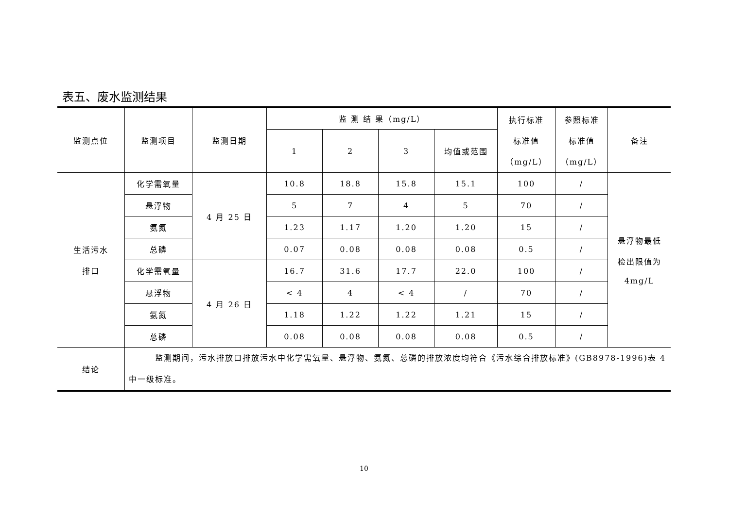表五、废水监测结果
| 监测点位 | 监测项目 | 监测日期 | 监 测 结 果（mg/L） | | | | 执行标准 标准值 （mg/L） | 参照标准 标准值 （mg/L） | 备注 |
| --- | --- | --- | --- | --- | --- | --- | --- | --- | --- |
| | | | 1 | 2 | 3 | 均值或范围 | | | |
| 生活污水 排口 | 化学需氧量 | 4 月 25 日 | 10.8 | 18.8 | 15.8 | 15.1 | 100 | / | 悬浮物最低 检出限值为 4mg/L |
| | 悬浮物 | | 5 | 7 | 4 | 5 | 70 | / | |
| | 氨氮 | | 1.23 | 1.17 | 1.20 | 1.20 | 15 | / | |
| | 总磷 | | 0.07 | 0.08 | 0.08 | 0.08 | 0.5 | / | |
| | 化学需氧量 | 4 月 26 日 | 16.7 | 31.6 | 17.7 | 22.0 | 100 | / | |
| | 悬浮物 | | < 4 | 4 | < 4 | / | 70 | / | |
| | 氨氮 | | 1.18 | 1.22 | 1.22 | 1.21 | 15 | / | |
| | 总磷 | | 0.08 | 0.08 | 0.08 | 0.08 | 0.5 | / | |
| 结论 | 监测期间，污水排放口排放污水中化学需氧量、悬浮物、氨氮、总磷的排放浓度均符合《污水综合排放标准》(GB8978-1996)表 4 中一级标准。 | | | | | | | | |
10